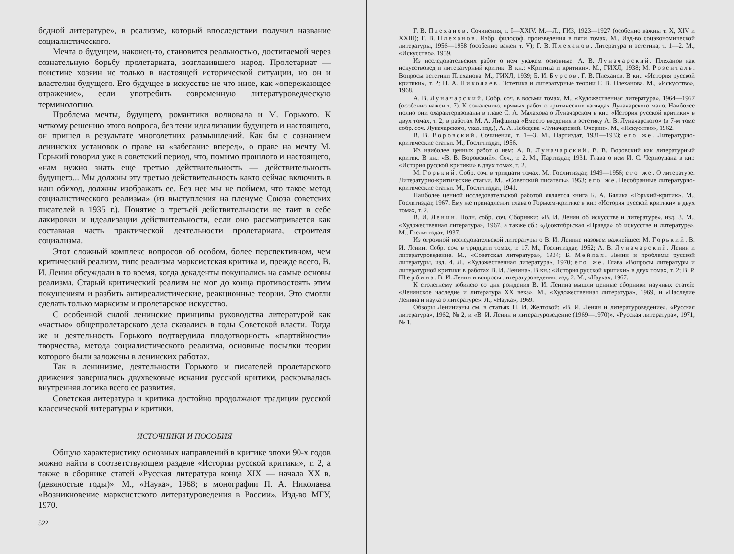бодной литературе», в реализме, который впоследствии получил название социалистического.
Мечта о будущем, наконец-то, становится реальностью, достигаемой через сознательную борьбу пролетариата, возглавившего народ. Пролетариат — поистине хозяин не только в настоящей исторической ситуации, но он и властелин будущего. Его будущее в искусстве не что иное, как «опережающее отражение», если употребить современную литературоведческую терминологию.
Проблема мечты, будущего, романтики волновала и М. Горького. К четкому решению этого вопроса, без тени идеализации будущего и настоящего, он пришел в результате многолетних размышлений. Как бы с сознанием ленинских установок о праве на «забегание вперед», о праве на мечту М. Горький говорил уже в советский период, что, помимо прошлого и настоящего, «нам нужно знать еще третью действительность — действительность будущего... Мы должны эту третью действительность както сейчас включить в наш обиход, должны изображать ее. Без нее мы не поймем, что такое метод социалистического реализма» (из выступления на пленуме Союза советских писателей в 1935 г.). Понятие о третьей действительности не таит в себе лакировки и идеализации действительности, если оно рассматривается как составная часть практической деятельности пролетариата, строителя социализма.
Этот сложный комплекс вопросов об особом, более перспективном, чем критический реализм, типе реализма марксистская критика и, прежде всего, В. И. Ленин обсуждали в то время, когда декаденты покушались на самые основы реализма. Старый критический реализм не мог до конца противостоять этим покушениям и разбить антиреалистические, реакционные теории. Это смогли сделать только марксизм и пролетарское искусство.
С особенной силой ленинские принципы руководства литературой как «частью» общепролетарского дела сказались в годы Советской власти. Тогда же и деятельность Горького подтвердила плодотворность «партийности» творчества, метода социалистического реализма, основные посылки теории которого были заложены в ленинских работах.
Так в ленинизме, деятельности Горького и писателей пролетарского движения завершались двухвековые искания русской критики, раскрывалась внутренняя логика всего ее развития.
Советская литература и критика достойно продолжают традиции русской классической литературы и критики.
ИСТОЧНИКИ И ПОСОБИЯ
Общую характеристику основных направлений в критике эпохи 90-х годов можно найти в соответствующем разделе «Истории русской критики», т. 2, а также в сборнике статей «Русская литература конца XIX — начала XX в. (девяностые годы)». М., «Наука», 1968; в монографии П. А. Николаева «Возникновение марксистского литературоведения в России». Изд-во МГУ, 1970.
522
Г. В. Плеханов. Сочинения, т. I—XXIV. М.—Л., ГИЗ, 1923—1927 (особенно важны т. X, XIV и XXIII); Г. В. Плеханов. Избр. философ. произведения в пяти томах. М., Изд-во соцэкономической литературы, 1956—1958 (особенно важен т. V); Г. В. Плеханов. Литература и эстетика, т. 1—2. М., «Искусство», 1959.
Из исследовательских работ о нем укажем основные: А. В. Луначарский. Плеханов как искусствовед и литературный критик. В кн.: «Критика и критики». М., ГИХЛ, 1938; М. Розенталь. Вопросы эстетики Плеханова. М., ГИХЛ, 1939; Б. И. Бурсов. Г. В. Плеханов. В кн.: «История русской критики», т. 2; П. А. Николаев. Эстетика и литературные теории Г. В. Плеханова. М., «Искусство», 1968.
А. В. Луначарский. Собр. соч. в восьми томах. М., «Художественная литература», 1964—1967 (особенно важен т. 7). К сожалению, прямых работ о критических взглядах Луначарского мало. Наиболее полно они охарактеризованы в главе С. А. Малахова о Луначарском в кн.: «История русской критики» в двух томах, т. 2; в работах М. А. Лифшица «Вместо введения в эстетику А. В. Луначарского» (в 7-м томе собр. соч. Луначарского, указ. изд.), А. А. Лебедева «Луначарский. Очерки». М., «Искусство», 1962.
В. В. Воровский. Сочинения, т. 1—3. М., Партиздат, 1931—1933; его же. Литературно-критические статьи. М., Гослитиздат, 1956.
Из наиболее ценных работ о нем: А. В. Луначарский. В. В. Воровский как литературный критик. В кн.: «В. В. Воровский». Соч., т. 2. М., Партиздат, 1931. Глава о нем И. С. Черноуцана в кн.: «История русской критики» в двух томах, т. 2.
М. Горький. Собр. соч. в тридцати томах. М., Гослитиздат, 1949—1956; его же. О литературе. Литературно-критические статьи. М., «Советский писатель», 1953; его же. Несобранные литературно-критические статьи. М., Гослитиздат, 1941.
Наиболее ценной исследовательской работой является книга Б. А. Бялика «Горький-критик». М., Гослитиздат, 1967. Ему же принадлежит глава о Горьком-критике в кн.: «История русской критики» в двух томах, т. 2.
В. И. Ленин. Полн. собр. соч. Сборники: «В. И. Ленин об искусстве и литературе», изд. 3. М., «Художественная литература», 1967, а также сб.: «Дооктябрьская «Правда» об искусстве и литературе». М., Гослитиздат, 1937.
Из огромной исследовательской литературы о В. И. Ленине назовем важнейшее: М. Горький. В. И. Ленин. Собр. соч. в тридцати томах, т. 17. М., Гослитиздат, 1952; А. В. Луначарский. Ленин и литературоведение. М., «Советская литература», 1934; Б. Мейлах. Ленин и проблемы русской литературы, изд. 4. Л., «Художественная литература», 1970; его же. Глава «Вопросы литературы и литературной критики в работах В. И. Ленина». В кн.: «История русской критики» в двух томах, т. 2; В. Р. Щербина. В. И. Ленин и вопросы литературоведения, изд. 2. М., «Наука», 1967.
К столетнему юбилею со дня рождения В. И. Ленина вышли ценные сборники научных статей: «Ленинское наследие и литература XX века». М., «Художественная литература», 1969, и «Наследие Ленина и наука о литературе». Л., «Наука», 1969.
Обзоры Ленинианы см. в статьях Н. И. Желтовой: «В. И. Ленин и литературоведение». «Русская литература», 1962, № 2, и «В. И. Ленин и литературоведение (1969—1970)». «Русская литература», 1971, № 1.